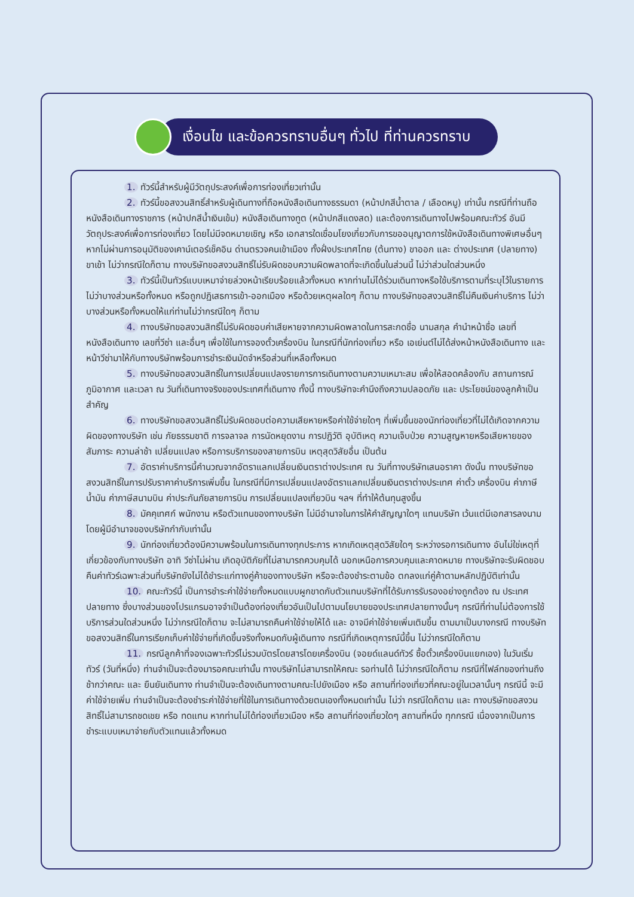เงื่อนไข และข้อควรทราบอื่นๆ ทั่วไป ที่ท่านควรทราบ
1. ทัวร์นี้สำหรับผู้มีวัตถุประสงค์เพื่อการท่องเที่ยวเท่านั้น
2. ทัวร์นี้ขอสงวนสิทธิ์สำหรับผู้เดินทางที่ถือหนังสือเดินทางธรรมดา (หน้าปกสีน้ำตาล / เลือดหมู) เท่านั้น กรณีที่ท่านถือหนังสือเดินทางราชการ (หน้าปกสีน้ำเงินเข้ม) หนังสือเดินทางทูต (หน้าปกสีแดงสด) และต้องการเดินทางไปพร้อมคณะทัวร์ อันมีวัตถุประสงค์เพื่อการท่องเที่ยว โดยไม่มีจดหมายเชิญ หรือ เอกสารใดเชื่อมโยงเกี่ยวกับการขออนุญาตการใช้หนังสือเดินทางพิเศษอื่นๆ หากไม่ผ่านการอนุมัติของเคาน์เตอร์เช็คอิน ด่านตรวจคนเข้าเมือง ทั้งฝั่งประเทศไทย (ต้นทาง) ขาออก และ ต่างประเทศ (ปลายทาง) ขาเข้า ไม่ว่ากรณีใดก็ตาม ทางบริษัทขอสงวนสิทธิ์ไม่รับผิดชอบความผิดพลาดที่จะเกิดขึ้นในส่วนนี้ ไม่ว่าส่วนใดส่วนหนึ่ง
3. ทัวร์นี้เป็นทัวร์แบบเหมาจ่ายล่วงหน้าเรียบร้อยแล้วทั้งหมด หากท่านไม่ได้ร่วมเดินทางหรือใช้บริการตามที่ระบุไว้ในรายการ ไม่ว่าบางส่วนหรือทั้งหมด หรือถูกปฏิเสธการเข้า-ออกเมือง หรือด้วยเหตุผลใดๆ ก็ตาม ทางบริษัทขอสงวนสิทธิ์ไม่คืนเงินค่าบริการ ไม่ว่าบางส่วนหรือทั้งหมดให้แก่ท่านไม่ว่ากรณีใดๆ ก็ตาม
4. ทางบริษัทขอสงวนสิทธิ์ไม่รับผิดชอบค่าเสียหายจากความผิดพลาดในการสะกดชื่อ นามสกุล คำนำหน้าชื่อ เลขที่หนังสือเดินทาง เลขที่วีซ่า และอื่นๆ เพื่อใช้ในการจองตั๋วเครื่องบิน ในกรณีที่นักท่องเที่ยว หรือ เอเย่นต์ไม่ได้ส่งหน้าหนังสือเดินทาง และ หน้าวีซ่ามาให้กับทางบริษัทพร้อมการชำระเงินมัดจำหรือส่วนที่เหลือทั้งหมด
5. ทางบริษัทขอสงวนสิทธิ์ในการเปลี่ยนแปลงรายการการเดินทางตามความเหมาะสม เพื่อให้สอดคล้องกับ สถานการณ์ ภูมิอากาศ และเวลา ณ วันที่เดินทางจริงของประเทศที่เดินทาง ทั้งนี้ ทางบริษัทจะคำนึงถึงความปลอดภัย และ ประโยชน์ของลูกค้าเป็นสำคัญ
6. ทางบริษัทขอสงวนสิทธิ์ไม่รับผิดชอบต่อความเสียหายหรือค่าใช้จ่ายใดๆ ที่เพิ่มขึ้นของนักท่องเที่ยวที่ไม่ได้เกิดจากความผิดของทางบริษัท เช่น ภัยธรรมชาติ การจลาจล การนัดหยุดงาน การปฏิวัติ อุบัติเหตุ ความเจ็บป่วย ความสูญหายหรือเสียหายของสัมภาระ ความล่าช้า เปลี่ยนแปลง หรือการบริการของสายการบิน เหตุสุดวิสัยอื่น เป็นต้น
7. อัตราค่าบริการนี้คำนวณจากอัตราแลกเปลี่ยนเงินตราต่างประเทศ ณ วันที่ทางบริษัทเสนอราคา ดังนั้น ทางบริษัทขอสงวนสิทธิ์ในการปรับราคาค่าบริการเพิ่มขึ้น ในกรณีที่มีการเปลี่ยนแปลงอัตราแลกเปลี่ยนเงินตราต่างประเทศ ค่าตั๋ว เครื่องบิน ค่าภาษีน้ำมัน ค่าภาษีสนามบิน ค่าประกันภัยสายการบิน การเปลี่ยนแปลงเที่ยวบิน ฯลฯ ที่ทำให้ต้นทุนสูงขึ้น
8. มัคคุเทศก์ พนักงาน หรือตัวแทนของทางบริษัท ไม่มีอำนาจในการให้คำสัญญาใดๆ แทนบริษัท เว้นแต่มีเอกสารลงนามโดยผู้มีอำนาจของบริษัทกำกับเท่านั้น
9. นักท่องเที่ยวต้องมีความพร้อมในการเดินทางทุกประการ หากเกิดเหตุสุดวิสัยใดๆ ระหว่างรอการเดินทาง อันไม่ใช่เหตุที่เกี่ยวข้องกับทางบริษัท อาทิ วีซ่าไม่ผ่าน เกิดอุบัติภัยที่ไม่สามารถควบคุมได้ นอกเหนือการควบคุมและคาดหมาย ทางบริษัทจะรับผิดชอบคืนค่าทัวร์เฉพาะส่วนที่บริษัทยังไม่ได้ชำระแก่ทางคู่ค้าของทางบริษัท หรือจะต้องชำระตามข้อ ตกลงแก่คู่ค้าตามหลักปฏิบัติเท่านั้น
10. คณะทัวร์นี้ เป็นการชำระค่าใช้จ่ายทั้งหมดแบบผูกขาดกับตัวแทนบริษัทที่ได้รับการรับรองอย่างถูกต้อง ณ ประเทศปลายทาง ซึ่งบางส่วนของโปรแกรมอาจจำเป็นต้องท่องเที่ยวอันเป็นไปตามนโยบายของประเทศปลายทางนั้นๆ กรณีที่ท่านไม่ต้องการใช้บริการส่วนใดส่วนหนึ่ง ไม่ว่ากรณีใดก็ตาม จะไม่สามารถคืนค่าใช้จ่ายให้ได้ และ อาจมีค่าใช้จ่ายเพิ่มเติมขึ้น ตามมาเป็นบางกรณี ทางบริษัทขอสงวนสิทธิ์ในการเรียกเก็บค่าใช้จ่ายที่เกิดขึ้นจริงทั้งหมดกับผู้เดินทาง กรณีที่เกิดเหตุการณ์นี้ขึ้น ไม่ว่ากรณีใดก็ตาม
11. กรณีลูกค้าที่จองเฉพาะทัวร์ไม่รวมบัตรโดยสารโดยเครื่องบิน (จอยด์แลนด์ทัวร์ ซื้อตั๋วเครื่องบินแยกเอง) ในวันเริ่มทัวร์ (วันที่หนึ่ง) ท่านจำเป็นจะต้องมารอคณะเท่านั้น ทางบริษัทไม่สามารถให้คณะ รอท่านได้ ไม่ว่ากรณีใดก็ตาม กรณีที่ไฟล์ทของท่านถึงช้ากว่าคณะ และ ยืนยันเดินทาง ท่านจำเป็นจะต้องเดินทางตามคณะไปยังเมือง หรือ สถานที่ท่องเที่ยวที่คณะอยู่ในเวลานั้นๆ กรณีนี้ จะมีค่าใช้จ่ายเพิ่ม ท่านจำเป็นจะต้องชำระค่าใช้จ่ายที่ใช้ในการเดินทางด้วยตนเองทั้งหมดเท่านั้น ไม่ว่า กรณีใดก็ตาม และ ทางบริษัทขอสงวนสิทธิ์ไม่สามารถชดเชย หรือ ทดแทน หากท่านไม่ได้ท่องเที่ยวเมือง หรือ สถานที่ท่องเที่ยวใดๆ สถานที่หนึ่ง ทุกกรณี เนื่องจากเป็นการชำระแบบเหมาจ่ายกับตัวแทนแล้วทั้งหมด